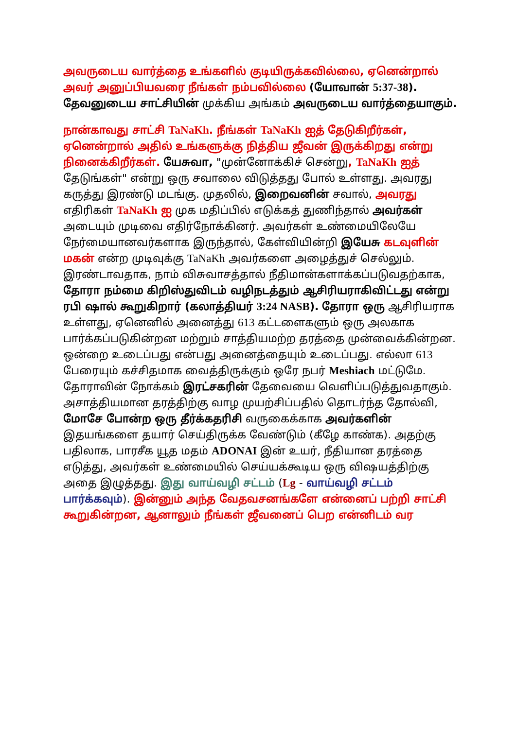அவருடைய வார்த்தை உங்களில் குடியிருக்கவில்லை, ஏனென்றால் அவர் அனுப்பியவரை நீங்கள் நம்பவில்லை (யோவான் 5:37-38). தேவனுடைய சாட்சியின் முக்கிய அங்கம் அவருடைய வார்த்தையாகும்.
நான்காவது சாட்சி TaNaKh. நீங்கள் TaNaKh ஐத் தேடுகிறீர்கள், ஏனென்றால் அதில் உங்களுக்கு நித்திய ஜீவன் இருக்கிறது என்று நினைக்கிறீர்கள். யேசுவா, "முன்னோக்கிச் சென்று, TaNaKh ஐத் தேடுங்கள்" என்று ஒரு சவாலை விடுத்தது போல் உள்ளது. அவரது கருத்து இரண்டு மடங்கு. முதலில், இறைவனின் சவால், அவரது எதிரிகள் TaNaKh ஐ முக மதிப்பில் எடுக்கத் துணிந்தால் அவர்கள் அடையும் முடிவை எதிர்நோக்கினர். அவர்கள் உண்மையிலேயே நேர்மையானவர்களாக இருந்தால், கேள்வியின்றி இயேசு கடவுளின் மகன் என்ற முடிவுக்கு TaNaKh அவர்களை அழைத்துச் செல்லும். இரண்டாவதாக, நாம் விசுவாசத்தால் நீதிமான்களாக்கப்படுவதற்காக, தோரா நம்மை கிறிஸ்துவிடம் வழிநடத்தும் ஆசிரியராகிவிட்டது என்று ரபி ஷால் கூறுகிறார் (கலாத்தியர் 3:24 NASB). தோரா ஒரு ஆசிரியராக உள்ளது, ஏனெனில் அனைத்து 613 கட்டளைகளும் ஒரு அலகாக பார்க்கப்படுகின்றன மற்றும் சாத்தியமற்ற தரத்தை முன்வைக்கின்றன. ஒன்றை உடைப்பது என்பது அனைத்தையும் உடைப்பது. எல்லா 613 பேரையும் கச்சிதமாக வைத்திருக்கும் ஒரே நபர் Meshiach மட்டுமே. தோராவின் நோக்கம் இரட்சகரின் தேவையை வெளிப்படுத்துவதாகும். அசாத்தியமான தரத்திற்கு வாழ முயற்சிப்பதில் தொடர்ந்த தோல்வி, மோசே போன்ற ஒரு தீர்க்கதரிசி வருகைக்காக அவர்களின் இதயங்களை தயார் செய்திருக்க வேண்டும் (கீழே காண்க). அதற்கு பதிலாக, பாரசீக யூத மதம் ADONAI இன் உயர், நீதியான தரத்தை எடுத்து, அவர்கள் உண்மையில் செய்யக்கூடிய ஒரு விஷயத்திற்கு அதை இழுத்தது. இது வாய்வழி சட்டம் (Lg - வாய்வழி சட்டம் பார்க்கவும்). இன்னும் அந்த வேதவசனங்களே என்னைப் பற்றி சாட்சி கூறுகின்றன, ஆனாலும் நீங்கள் ஜீவனைப் பெற என்னிடம் வர